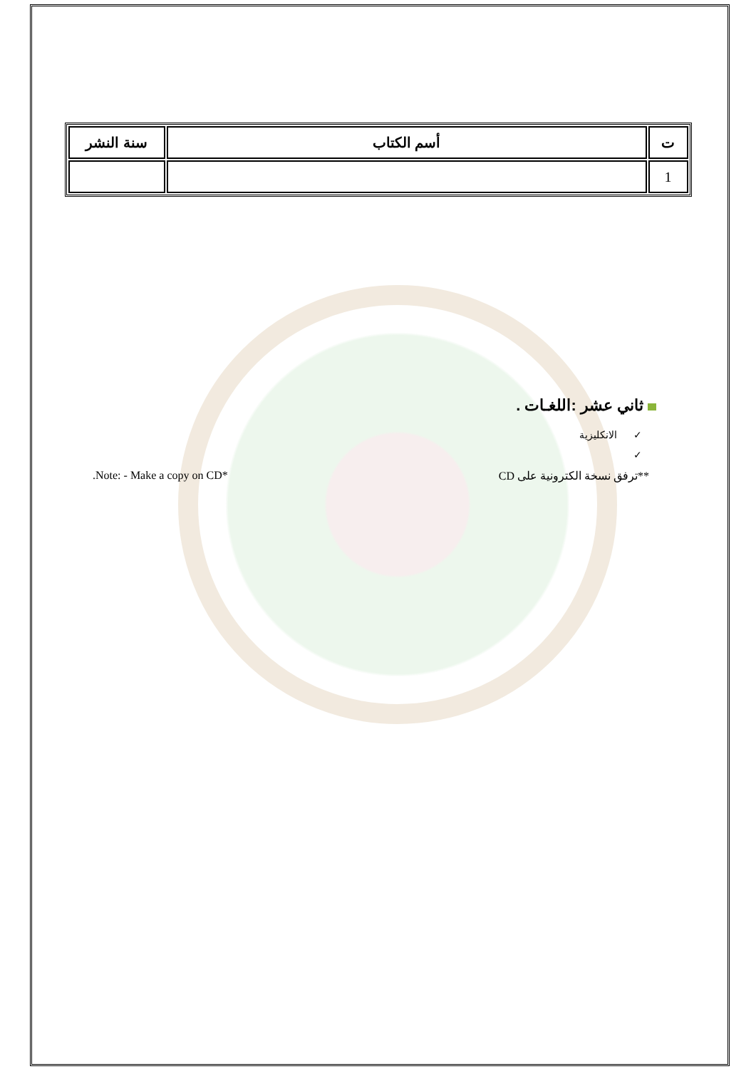| ت | أسم الكتاب | سنة النشر |
| --- | --- | --- |
| 1 | | |
ثاني عشر :اللغـات .
✓ الانكليزية
✓
.Note: - Make a copy on CD* **ترفق نسخة الكترونية على CD